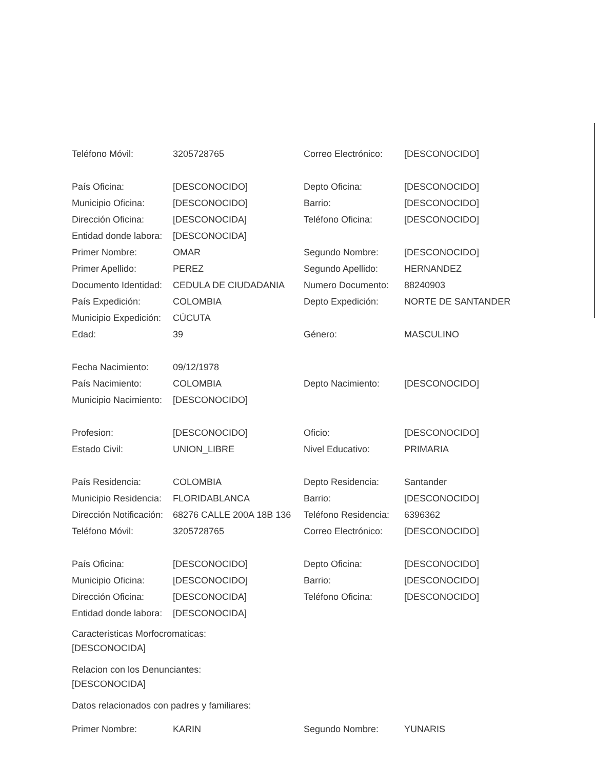| Teléfono Móvil: | 3205728765 | Correo Electrónico: | [DESCONOCIDO] |
| País Oficina: | [DESCONOCIDO] | Depto Oficina: | [DESCONOCIDO] |
| Municipio Oficina: | [DESCONOCIDO] | Barrio: | [DESCONOCIDO] |
| Dirección Oficina: | [DESCONOCIDA] | Teléfono Oficina: | [DESCONOCIDO] |
| Entidad donde labora: | [DESCONOCIDA] | | |
| Primer Nombre: | OMAR | Segundo Nombre: | [DESCONOCIDO] |
| Primer Apellido: | PEREZ | Segundo Apellido: | HERNANDEZ |
| Documento Identidad: | CEDULA DE CIUDADANIA | Numero Documento: | 88240903 |
| País Expedición: | COLOMBIA | Depto Expedición: | NORTE DE SANTANDER |
| Municipio Expedición: | CÚCUTA | | |
| Edad: | 39 | Género: | MASCULINO |
| Fecha Nacimiento: | 09/12/1978 | | |
| País Nacimiento: | COLOMBIA | Depto Nacimiento: | [DESCONOCIDO] |
| Municipio Nacimiento: | [DESCONOCIDO] | | |
| Profesion: | [DESCONOCIDO] | Oficio: | [DESCONOCIDO] |
| Estado Civil: | UNION_LIBRE | Nivel Educativo: | PRIMARIA |
| País Residencia: | COLOMBIA | Depto Residencia: | Santander |
| Municipio Residencia: | FLORIDABLANCA | Barrio: | [DESCONOCIDO] |
| Dirección Notificación: | 68276 CALLE 200A 18B 136 | Teléfono Residencia: | 6396362 |
| Teléfono Móvil: | 3205728765 | Correo Electrónico: | [DESCONOCIDO] |
| País Oficina: | [DESCONOCIDO] | Depto Oficina: | [DESCONOCIDO] |
| Municipio Oficina: | [DESCONOCIDO] | Barrio: | [DESCONOCIDO] |
| Dirección Oficina: | [DESCONOCIDA] | Teléfono Oficina: | [DESCONOCIDO] |
| Entidad donde labora: | [DESCONOCIDA] | | |
Caracteristicas Morfocromaticas:
[DESCONOCIDA]
Relacion con los Denunciantes:
[DESCONOCIDA]
Datos relacionados con padres y familiares:
| Primer Nombre: | KARIN | Segundo Nombre: | YUNARIS |